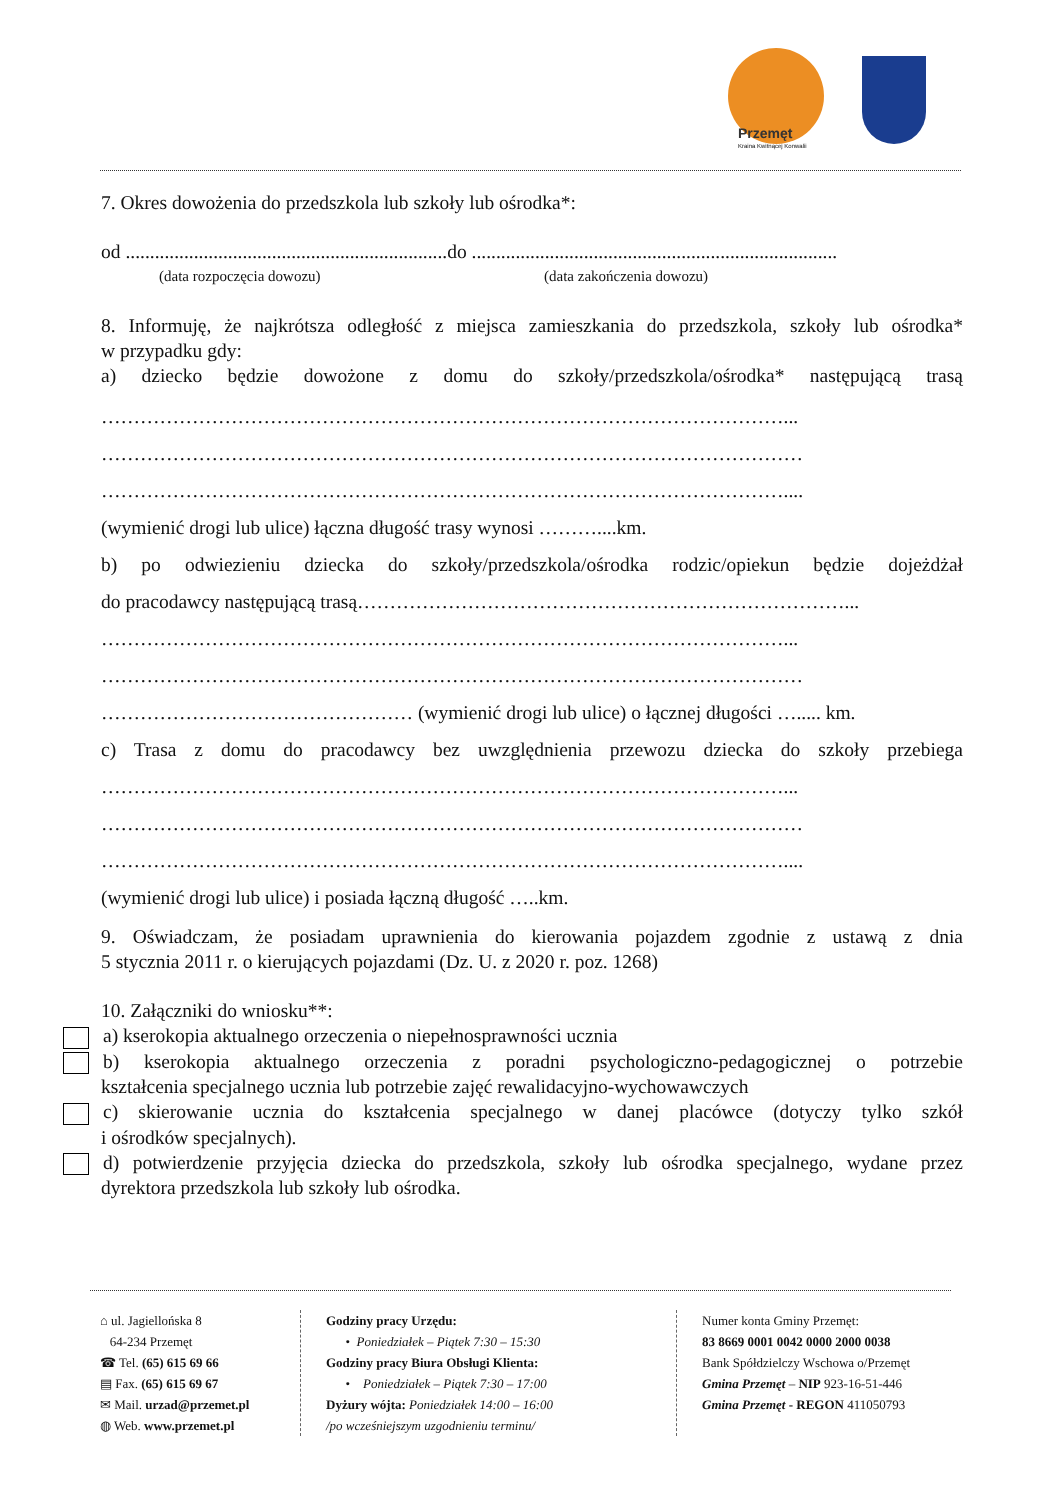Przemęt
Kraina Kwitnącej Konwalii
7. Okres dowożenia do przedszkola lub szkoły lub ośrodka*:
od ..................................................................do ...........................................................................
(data rozpoczęcia dowozu) (data zakończenia dowozu)
8. Informuję, że najkrótsza odległość z miejsca zamieszkania do przedszkola, szkoły lub ośrodka*
w przypadku gdy:
a) dziecko będzie dowożone z domu do szkoły/przedszkola/ośrodka* następującą trasą
……………………………………………………………………………………………...
………………………………………………………………………………………………
……………………………………………………………………………………………....
(wymienić drogi lub ulice) łączna długość trasy wynosi ………....km.
b) po odwiezieniu dziecka do szkoły/przedszkola/ośrodka rodzic/opiekun będzie dojeżdżał
do pracodawcy następującą trasą…………………………………………………………………...
……………………………………………………………………………………………...
………………………………………………………………………………………………
………………………………………… (wymienić drogi lub ulice) o łącznej długości …..... km.
c) Trasa z domu do pracodawcy bez uwzględnienia przewozu dziecka do szkoły przebiega
……………………………………………………………………………………………...
………………………………………………………………………………………………
……………………………………………………………………………………………....
(wymienić drogi lub ulice) i posiada łączną długość …..km.
9. Oświadczam, że posiadam uprawnienia do kierowania pojazdem zgodnie z ustawą z dnia
5 stycznia 2011 r. o kierujących pojazdami (Dz. U. z 2020 r. poz. 1268)
10. Załączniki do wniosku**:
a) kserokopia aktualnego orzeczenia o niepełnosprawności ucznia
b) kserokopia aktualnego orzeczenia z poradni psychologiczno-pedagogicznej o potrzebie
kształcenia specjalnego ucznia lub potrzebie zajęć rewalidacyjno-wychowawczych
c) skierowanie ucznia do kształcenia specjalnego w danej placówce (dotyczy tylko szkół
i ośrodków specjalnych).
d) potwierdzenie przyjęcia dziecka do przedszkola, szkoły lub ośrodka specjalnego, wydane przez
dyrektora przedszkola lub szkoły lub ośrodka.
⌂ ul. Jagiellońska 8
64-234 Przemęt
☎ Tel. (65) 615 69 66
▤ Fax. (65) 615 69 67
✉ Mail. urzad@przemet.pl
◍ Web. www.przemet.pl
Godziny pracy Urzędu:
• Poniedziałek – Piątek 7:30 – 15:30
Godziny pracy Biura Obsługi Klienta:
• Poniedziałek – Piątek 7:30 – 17:00
Dyżury wójta: Poniedziałek 14:00 – 16:00
/po wcześniejszym uzgodnieniu terminu/
Numer konta Gminy Przemęt:
83 8669 0001 0042 0000 2000 0038
Bank Spółdzielczy Wschowa o/Przemęt
Gmina Przemęt – NIP 923-16-51-446
Gmina Przemęt - REGON 411050793